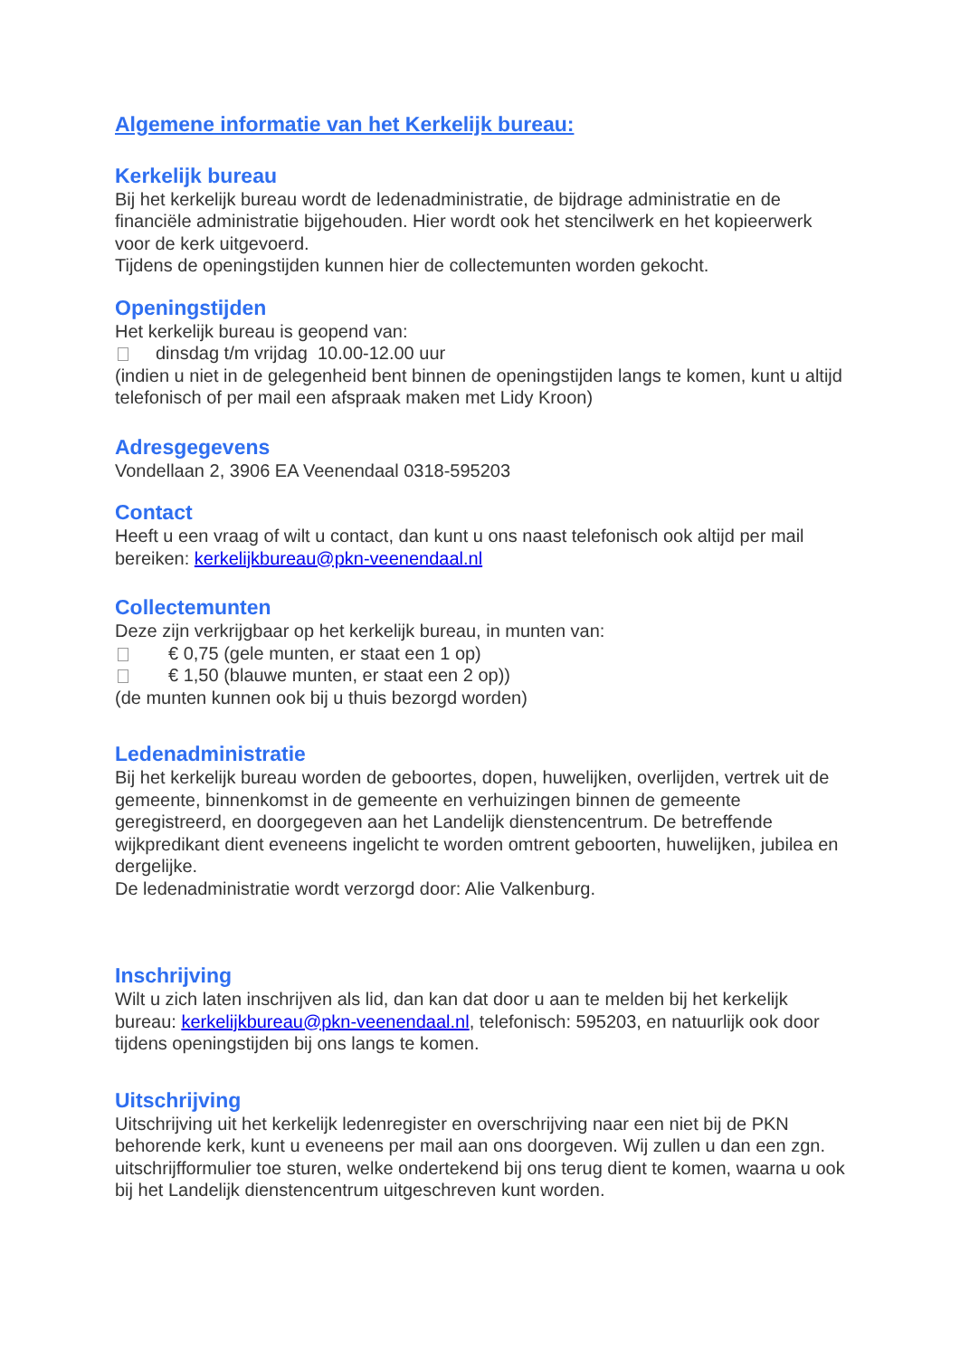Algemene informatie van het Kerkelijk bureau:
Kerkelijk bureau
Bij het kerkelijk bureau wordt de ledenadministratie, de bijdrage administratie en de financiële administratie bijgehouden. Hier wordt ook het stencilwerk en het kopieerwerk voor de kerk uitgevoerd.
Tijdens de openingstijden kunnen hier de collectemunten worden gekocht.
Openingstijden
Het kerkelijk bureau is geopend van:
dinsdag t/m vrijdag 10.00-12.00 uur
(indien u niet in de gelegenheid bent binnen de openingstijden langs te komen, kunt u altijd telefonisch of per mail een afspraak maken met Lidy Kroon)
Adresgegevens
Vondellaan 2, 3906 EA Veenendaal 0318-595203
Contact
Heeft u een vraag of wilt u contact, dan kunt u ons naast telefonisch ook altijd per mail bereiken: kerkelijkbureau@pkn-veenendaal.nl
Collectemunten
Deze zijn verkrijgbaar op het kerkelijk bureau, in munten van:
€ 0,75 (gele munten, er staat een 1 op)
€ 1,50 (blauwe munten, er staat een 2 op))
(de munten kunnen ook bij u thuis bezorgd worden)
Ledenadministratie
Bij het kerkelijk bureau worden de geboortes, dopen, huwelijken, overlijden, vertrek uit de gemeente, binnenkomst in de gemeente en verhuizingen binnen de gemeente geregistreerd, en doorgegeven aan het Landelijk dienstencentrum. De betreffende wijkpredikant dient eveneens ingelicht te worden omtrent geboorten, huwelijken, jubilea en dergelijke.
De ledenadministratie wordt verzorgd door: Alie Valkenburg.
Inschrijving
Wilt u zich laten inschrijven als lid, dan kan dat door u aan te melden bij het kerkelijk bureau: kerkelijkbureau@pkn-veenendaal.nl, telefonisch: 595203, en natuurlijk ook door tijdens openingstijden bij ons langs te komen.
Uitschrijving
Uitschrijving uit het kerkelijk ledenregister en overschrijving naar een niet bij de PKN behorende kerk, kunt u eveneens per mail aan ons doorgeven. Wij zullen u dan een zgn. uitschrijfformulier toe sturen, welke ondertekend bij ons terug dient te komen, waarna u ook bij het Landelijk dienstencentrum uitgeschreven kunt worden.